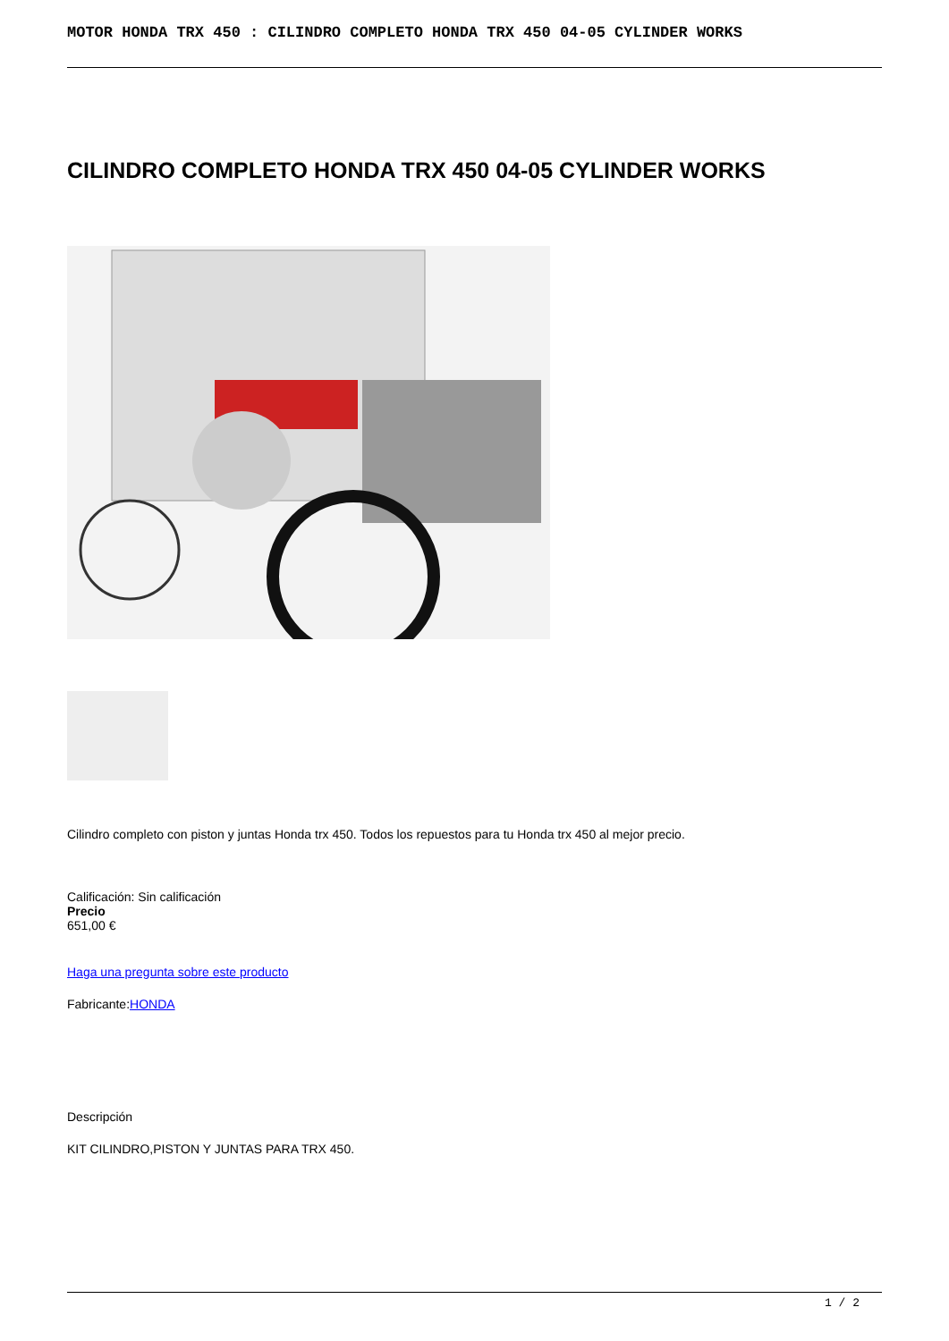MOTOR HONDA TRX 450 : CILINDRO COMPLETO HONDA TRX 450 04-05 CYLINDER WORKS
CILINDRO COMPLETO HONDA TRX 450 04-05 CYLINDER WORKS
Cilindro completo con piston y juntas Honda trx 450. Todos los repuestos para tu Honda trx 450 al mejor precio.
Calificación: Sin calificación
Precio
651,00 €
Haga una pregunta sobre este producto
Fabricante:HONDA
Descripción
KIT CILINDRO,PISTON Y JUNTAS PARA TRX 450.
1 / 2